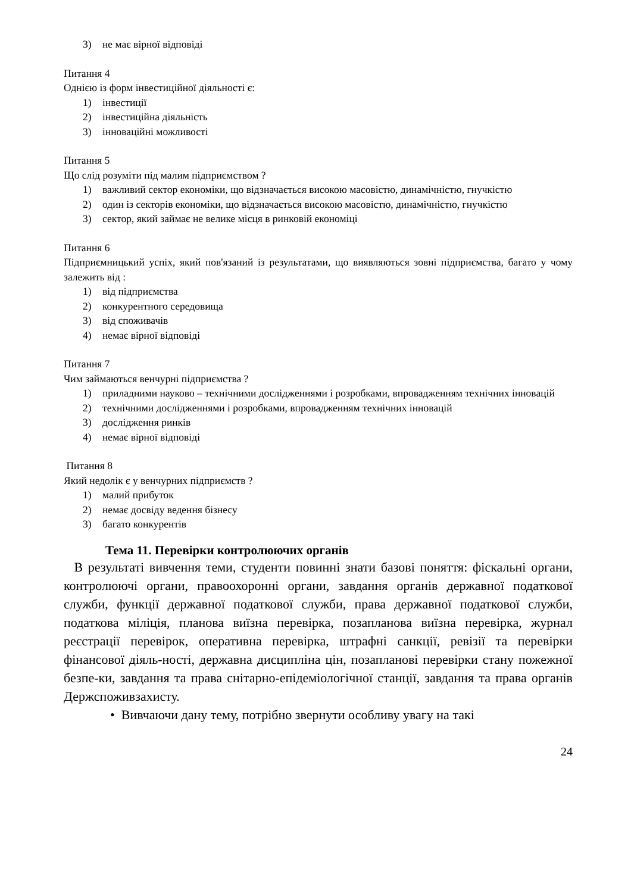3) не має вірної відповіді
Питання 4
Однією із форм інвестиційної діяльності є:
1) інвестиції
2) інвестиційна діяльність
3) інноваційні можливості
Питання 5
Що слід розуміти під малим підприємством ?
1) важливий сектор економіки, що відзначається високою масовістю, динамічністю, гнучкістю
2) один із секторів економіки, що відзначається високою масовістю, динамічністю, гнучкістю
3) сектор, який займає не велике місця в ринковій економіці
Питання 6
Підприємницький успіх, який пов'язаний із результатами, що виявляються зовні підприємства, багато у чому залежить від :
1) від підприємства
2) конкурентного середовища
3) від споживачів
4) немає вірної відповіді
Питання 7
Чим займаються венчурні підприємства ?
1) приладними науково – технічними дослідженнями і розробками, впровадженням технічних інновацій
2) технічними дослідженнями і розробками, впровадженням технічних інновацій
3) дослідження ринків
4) немає вірної відповіді
Питання 8
Який недолік є у венчурних підприємств ?
1) малий прибуток
2) немає досвіду ведення бізнесу
3) багато конкурентів
Тема 11. Перевірки контролюючих органів
В результаті вивчення теми, студенти повинні знати базові поняття: фіскальні органи, контролюючі органи, правоохоронні органи, завдання органів державної податкової служби, функції державної податкової служби, права державної податкової служби, податкова міліція, планова виїзна перевірка, позапланова виїзна перевірка, журнал реєстрації перевірок, оперативна перевірка, штрафні санкції, ревізії та перевірки фінансової діяль-ності, державна дисципліна цін, позапланові перевірки стану пожежної безпе-ки, завдання та права снітарно-епідеміологічної станції, завдання та права органів Держспоживзахисту.
• Вивчаючи дану тему, потрібно звернути особливу увагу на такі
24